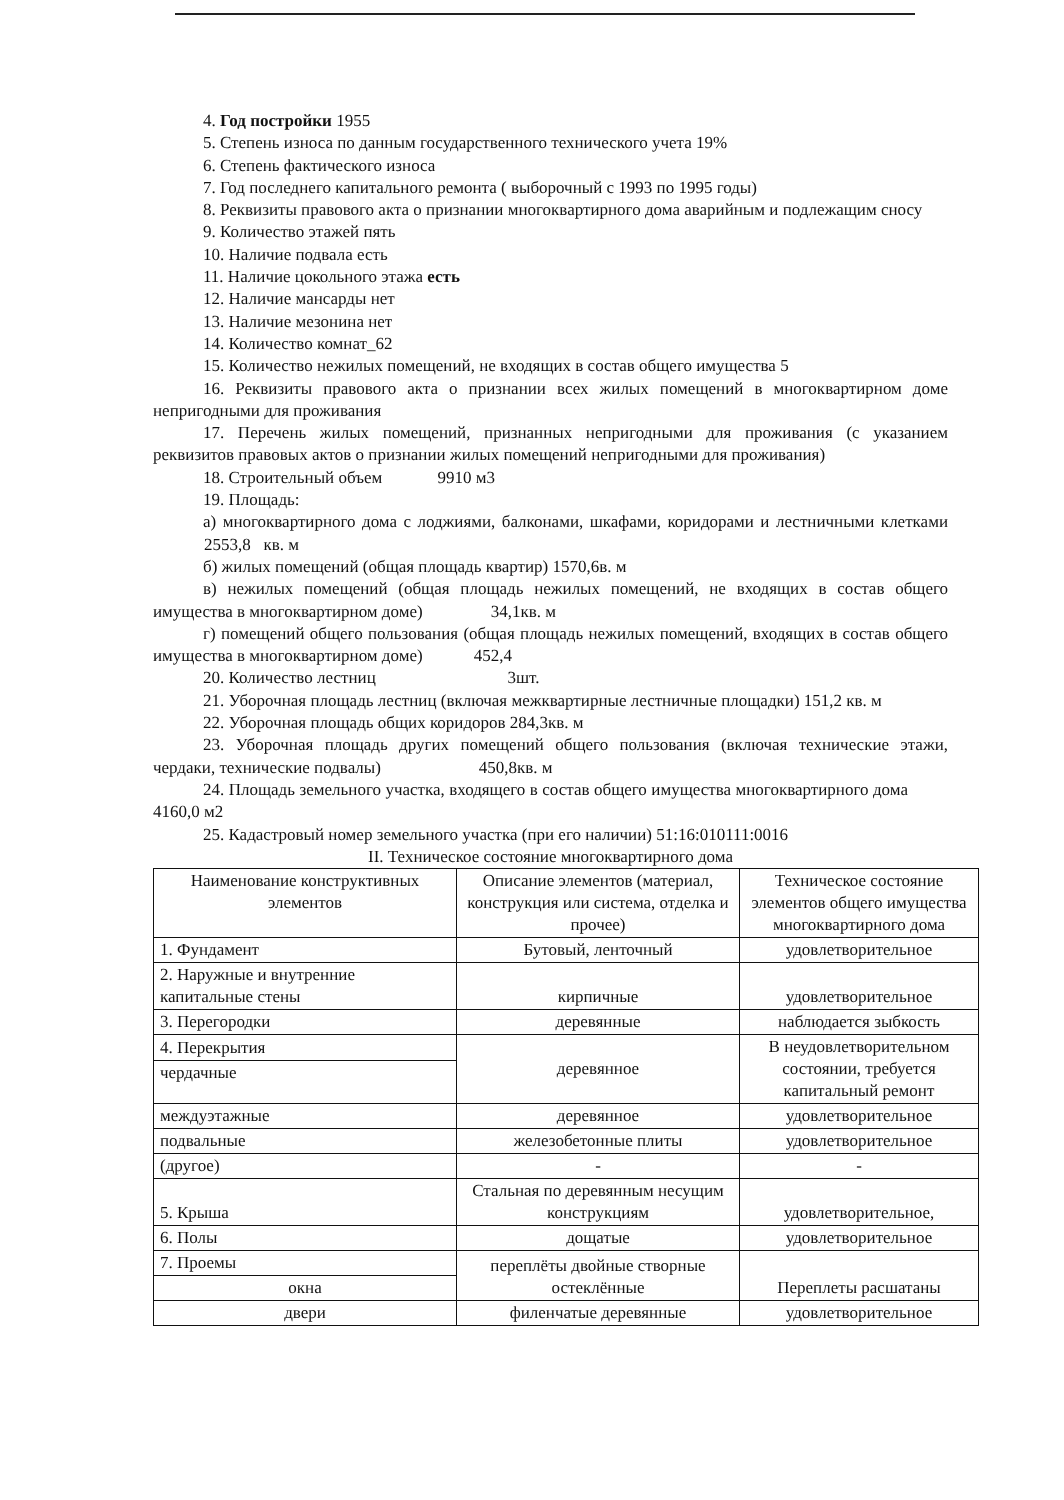4. Год постройки 1955
5. Степень износа по данным государственного технического учета 19%
6. Степень фактического износа
7. Год последнего капитального ремонта ( выборочный с 1993 по 1995 годы)
8. Реквизиты правового акта о признании многоквартирного дома аварийным и подлежащим сносу
9. Количество этажей пять
10. Наличие подвала есть
11. Наличие цокольного этажа есть
12. Наличие мансарды нет
13. Наличие мезонина нет
14. Количество комнат_62
15. Количество нежилых помещений, не входящих в состав общего имущества 5
16. Реквизиты правового акта о признании всех жилых помещений в многоквартирном доме непригодными для проживания
17. Перечень жилых помещений, признанных непригодными для проживания (с указанием реквизитов правовых актов о признании жилых помещений непригодными для проживания)
18. Строительный объем 9910 м3
19. Площадь:
а) многоквартирного дома с лоджиями, балконами, шкафами, коридорами и лестничными клетками 2553,8 кв. м
б) жилых помещений (общая площадь квартир) 1570,6в. м
в) нежилых помещений (общая площадь нежилых помещений, не входящих в состав общего имущества в многоквартирном доме) 34,1кв. м
г) помещений общего пользования (общая площадь нежилых помещений, входящих в состав общего имущества в многоквартирном доме) 452,4
20. Количество лестниц 3шт.
21. Уборочная площадь лестниц (включая межквартирные лестничные площадки) 151,2 кв. м
22. Уборочная площадь общих коридоров 284,3кв. м
23. Уборочная площадь других помещений общего пользования (включая технические этажи, чердаки, технические подвалы) 450,8кв. м
24. Площадь земельного участка, входящего в состав общего имущества многоквартирного дома 4160,0 м2
25. Кадастровый номер земельного участка (при его наличии) 51:16:010111:0016
II. Техническое состояние многоквартирного дома
| Наименование конструктивных элементов | Описание элементов (материал, конструкция или система, отделка и прочее) | Техническое состояние элементов общего имущества многоквартирного дома |
| 1. Фундамент | Бутовый, ленточный | удовлетворительное |
| 2. Наружные и внутренние капитальные стены | кирпичные | удовлетворительное |
| 3. Перегородки | деревянные | наблюдается зыбкость |
| 4. Перекрытия | деревянное | В неудовлетворительном состоянии, требуется капитальный ремонт |
| чердачные | | |
| междуэтажные | деревянное | удовлетворительное |
| подвальные | железобетонные плиты | удовлетворительное |
| (другое) | - | - |
| 5. Крыша | Стальная по деревянным несущим конструкциям | удовлетворительное, |
| 6. Полы | дощатые | удовлетворительное |
| 7. Проемы | переплёты двойные створные остеклённые | Переплеты расшатаны |
| окна | | |
| двери | филенчатые деревянные | удовлетворительное |